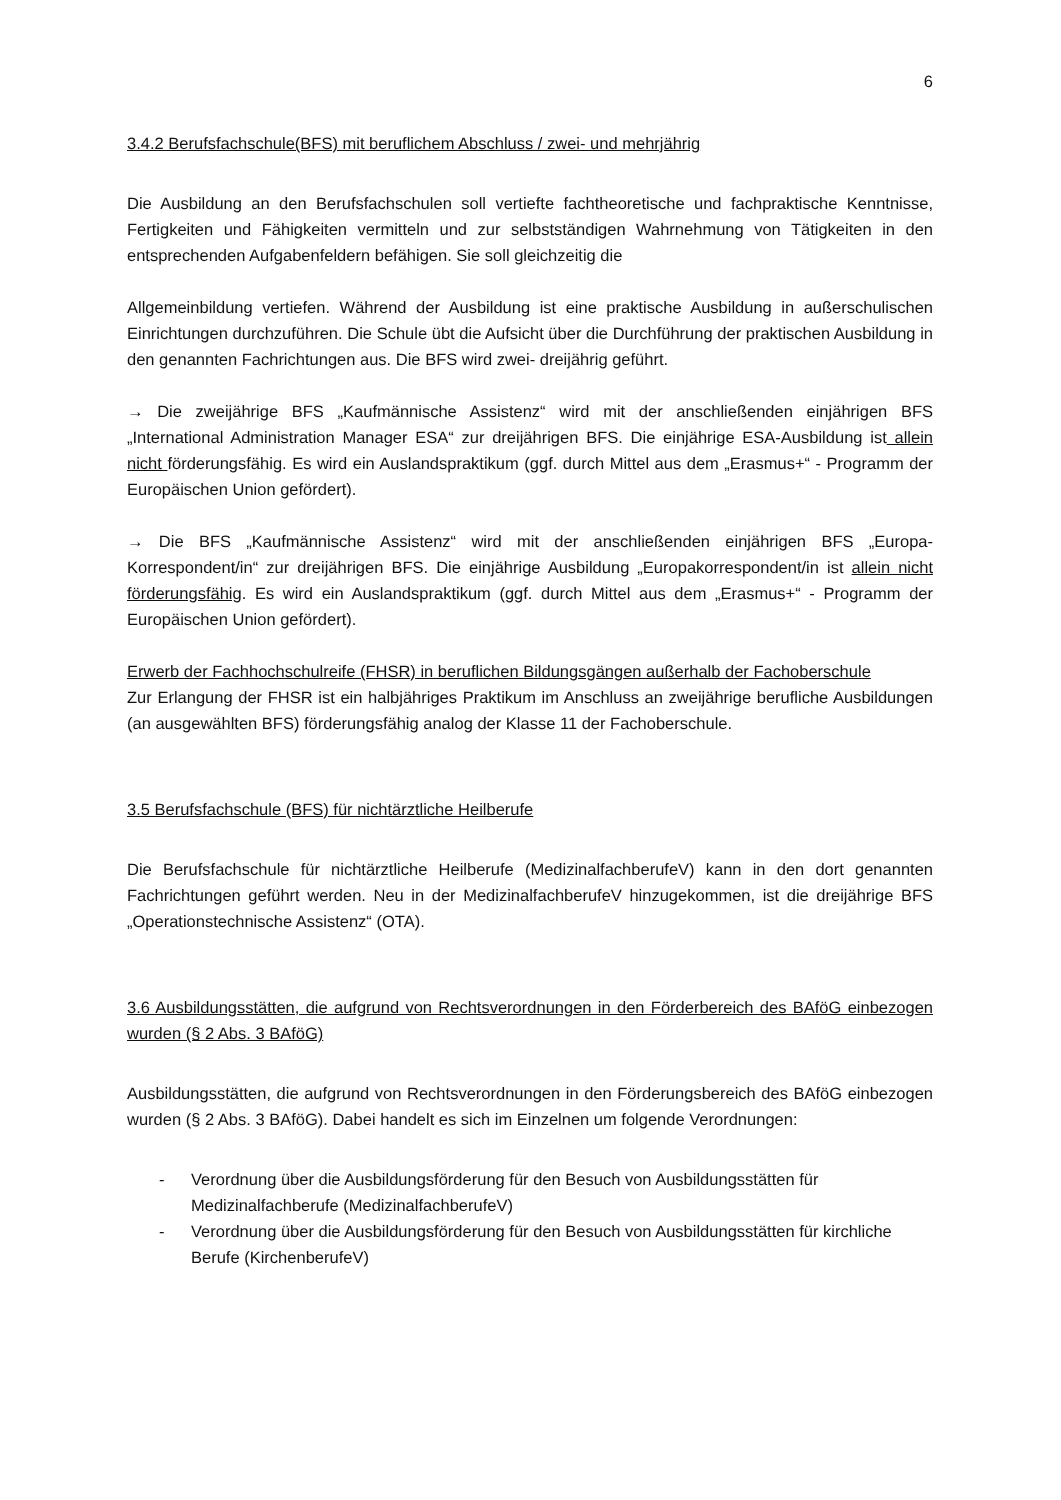6
3.4.2 Berufsfachschule(BFS) mit beruflichem Abschluss / zwei- und mehrjährig
Die Ausbildung an den Berufsfachschulen soll vertiefte fachtheoretische und fachpraktische Kenntnisse, Fertigkeiten und Fähigkeiten vermitteln und zur selbstständigen Wahrnehmung von Tätigkeiten in den entsprechenden Aufgabenfeldern befähigen. Sie soll gleichzeitig die
Allgemeinbildung vertiefen. Während der Ausbildung ist eine praktische Ausbildung in außerschulischen Einrichtungen durchzuführen. Die Schule übt die Aufsicht über die Durchführung der praktischen Ausbildung in den genannten Fachrichtungen aus. Die BFS wird zwei- dreijährig geführt.
→ Die zweijährige BFS „Kaufmännische Assistenz“ wird mit der anschließenden einjährigen BFS „International Administration Manager ESA“ zur dreijährigen BFS. Die einjährige ESA-Ausbildung ist allein nicht förderungsfähig. Es wird ein Auslandspraktikum (ggf. durch Mittel aus dem „Erasmus+“ - Programm der Europäischen Union gefördert).
→ Die BFS „Kaufmännische Assistenz“ wird mit der anschließenden einjährigen BFS „Europa-Korrespondent/in“ zur dreijährigen BFS. Die einjährige Ausbildung „Europakorrespondent/in ist allein nicht förderungsfähig. Es wird ein Auslandspraktikum (ggf. durch Mittel aus dem „Erasmus+“ - Programm der Europäischen Union gefördert).
Erwerb der Fachhochschulreife (FHSR) in beruflichen Bildungsgängen außerhalb der Fachoberschule
Zur Erlangung der FHSR ist ein halbjähriges Praktikum im Anschluss an zweijährige berufliche Ausbildungen (an ausgewählten BFS) förderungsfähig analog der Klasse 11 der Fachoberschule.
3.5 Berufsfachschule (BFS) für nichtärztliche Heilberufe
Die Berufsfachschule für nichtärztliche Heilberufe (MedizinalfachberufeV) kann in den dort genannten Fachrichtungen geführt werden. Neu in der MedizinalfachberufeV hinzugekommen, ist die dreijährige BFS „Operationstechnische Assistenz“ (OTA).
3.6 Ausbildungsstätten, die aufgrund von Rechtsverordnungen in den Förderbereich des BAföG einbezogen wurden (§ 2 Abs. 3 BAföG)
Ausbildungsstätten, die aufgrund von Rechtsverordnungen in den Förderungsbereich des BAföG einbezogen wurden (§ 2 Abs. 3 BAföG). Dabei handelt es sich im Einzelnen um folgende Verordnungen:
- Verordnung über die Ausbildungsförderung für den Besuch von Ausbildungsstätten für Medizinalfachberufe (MedizinalfachberufeV)
- Verordnung über die Ausbildungsförderung für den Besuch von Ausbildungsstätten für kirchliche Berufe (KirchenberufeV)